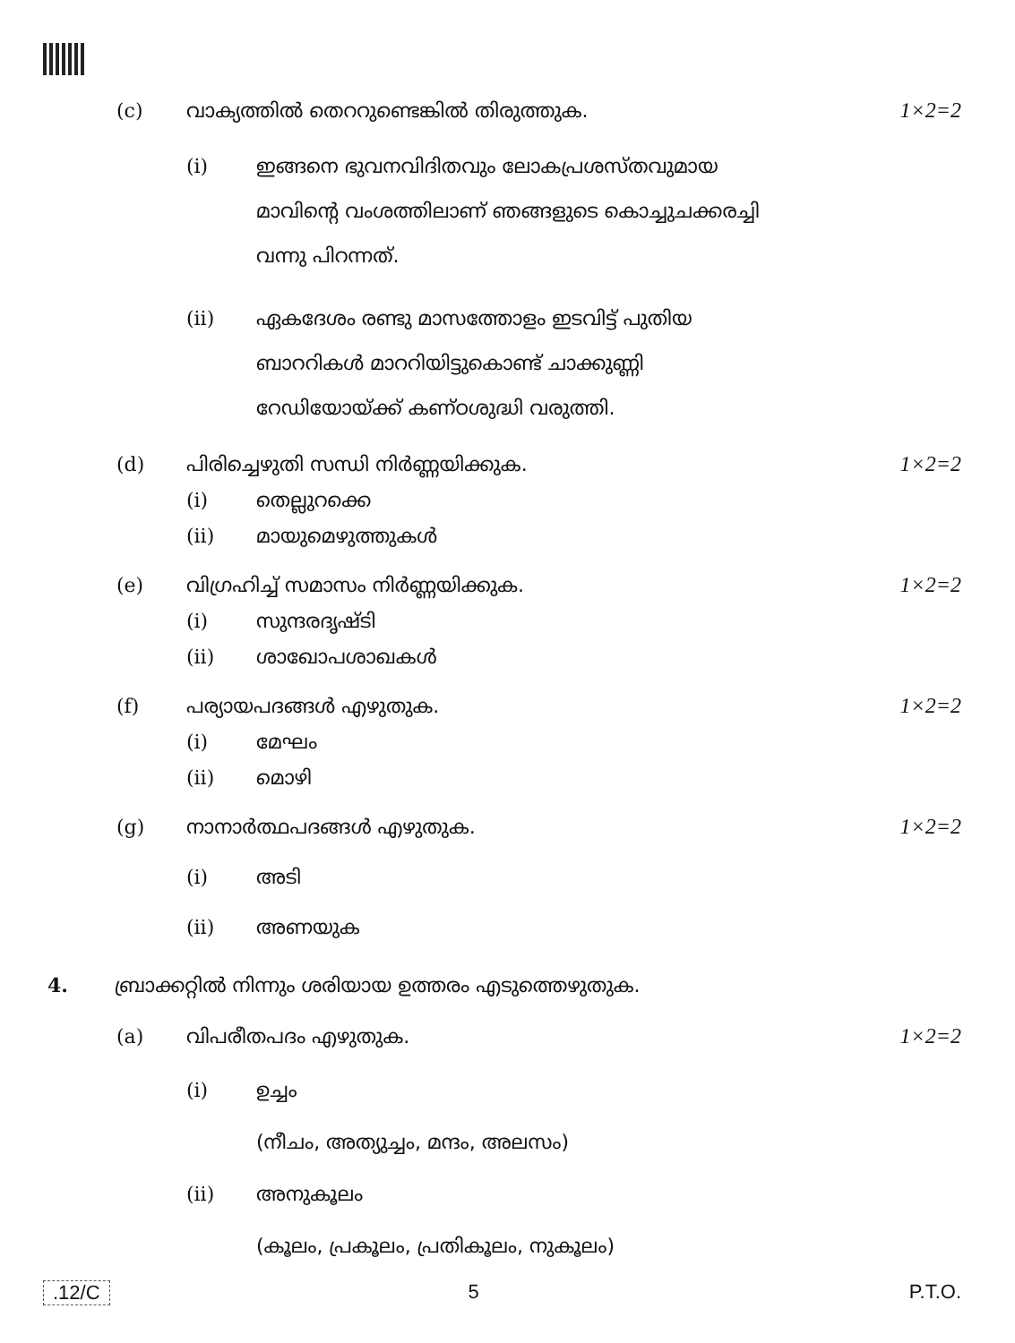(c) വാക്യത്തിൽ തെററുണ്ടെങ്കിൽ തിരുത്തുക. 1×2=2
(i) ഇങ്ങനെ ഭുവനവിദിതവും ലോകപ്രശസ്തവുമായ
മാവിന്റെ വംശത്തിലാണ് ഞങ്ങളുടെ കൊച്ചുചക്കരച്ചി
വന്നു പിറന്നത്.
(ii) ഏകദേശം രണ്ടു മാസത്തോളം ഇടവിട്ട് പുതിയ
ബാററികൾ മാററിയിട്ടുകൊണ്ട് ചാക്കുണ്ണി
റേഡിയോയ്ക്ക് കണ്ഠശുദ്ധി വരുത്തി.
(d) പിരിച്ചെഴുതി സന്ധി നിർണ്ണയിക്കുക. 1×2=2
(i) തെല്ലുറക്കെ
(ii) മായുമെഴുത്തുകൾ
(e) വിഗ്രഹിച്ച് സമാസം നിർണ്ണയിക്കുക. 1×2=2
(i) സുന്ദരദൃഷ്ടി
(ii) ശാഖോപശാഖകൾ
(f) പര്യായപദങ്ങൾ എഴുതുക. 1×2=2
(i) മേഘം
(ii) മൊഴി
(g) നാനാർത്ഥപദങ്ങൾ എഴുതുക. 1×2=2
(i) അടി
(ii) അണയുക
4. ബ്രാക്കറ്റിൽ നിന്നും ശരിയായ ഉത്തരം എടുത്തെഴുതുക.
(a) വിപരീതപദം എഴുതുക. 1×2=2
(i) ഉച്ചം
(നീചം, അത്യുച്ചം, മന്ദം, അലസം)
(ii) അനുകൂലം
(കൂലം, പ്രകൂലം, പ്രതികൂലം, നുകൂലം)
.12/C 5 P.T.O.